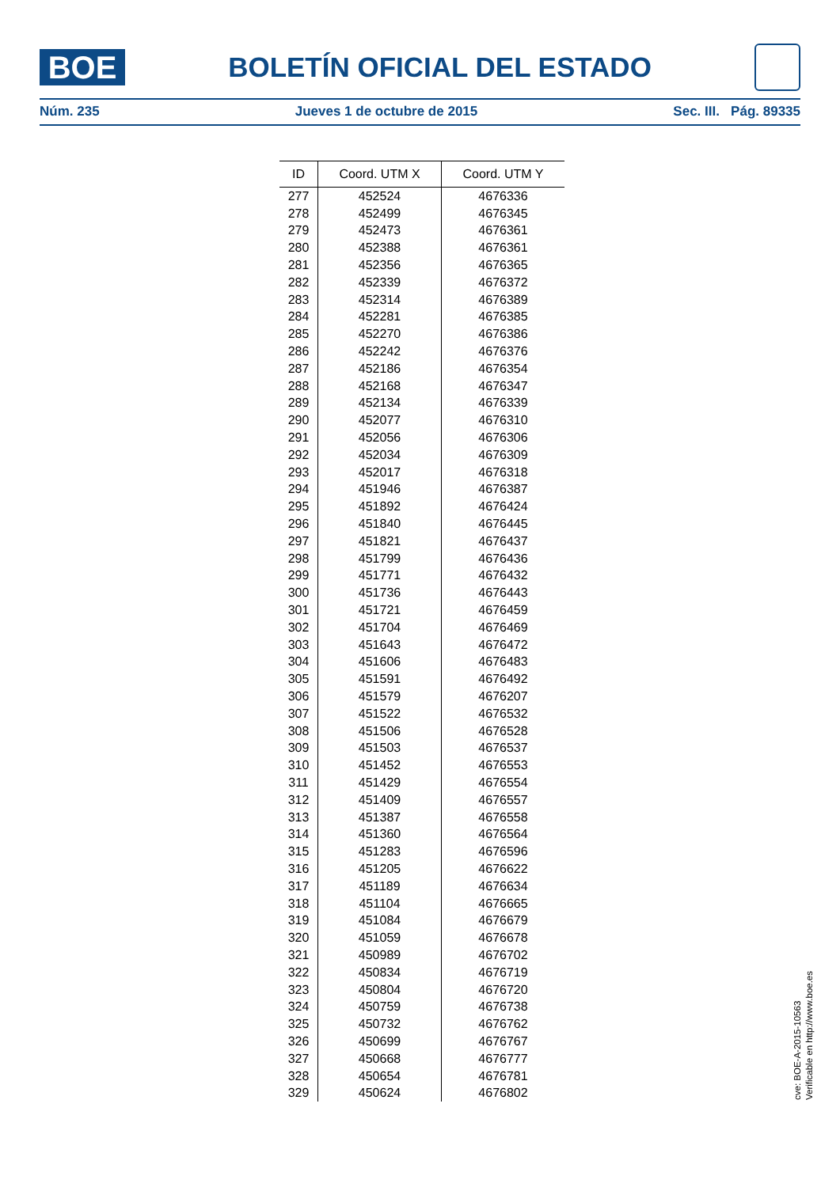BOE
BOLETÍN OFICIAL DEL ESTADO
Núm. 235 Jueves 1 de octubre de 2015 Sec. III. Pág. 89335
| ID | Coord. UTM X | Coord. UTM Y |
| --- | --- | --- |
| 277 | 452524 | 4676336 |
| 278 | 452499 | 4676345 |
| 279 | 452473 | 4676361 |
| 280 | 452388 | 4676361 |
| 281 | 452356 | 4676365 |
| 282 | 452339 | 4676372 |
| 283 | 452314 | 4676389 |
| 284 | 452281 | 4676385 |
| 285 | 452270 | 4676386 |
| 286 | 452242 | 4676376 |
| 287 | 452186 | 4676354 |
| 288 | 452168 | 4676347 |
| 289 | 452134 | 4676339 |
| 290 | 452077 | 4676310 |
| 291 | 452056 | 4676306 |
| 292 | 452034 | 4676309 |
| 293 | 452017 | 4676318 |
| 294 | 451946 | 4676387 |
| 295 | 451892 | 4676424 |
| 296 | 451840 | 4676445 |
| 297 | 451821 | 4676437 |
| 298 | 451799 | 4676436 |
| 299 | 451771 | 4676432 |
| 300 | 451736 | 4676443 |
| 301 | 451721 | 4676459 |
| 302 | 451704 | 4676469 |
| 303 | 451643 | 4676472 |
| 304 | 451606 | 4676483 |
| 305 | 451591 | 4676492 |
| 306 | 451579 | 4676207 |
| 307 | 451522 | 4676532 |
| 308 | 451506 | 4676528 |
| 309 | 451503 | 4676537 |
| 310 | 451452 | 4676553 |
| 311 | 451429 | 4676554 |
| 312 | 451409 | 4676557 |
| 313 | 451387 | 4676558 |
| 314 | 451360 | 4676564 |
| 315 | 451283 | 4676596 |
| 316 | 451205 | 4676622 |
| 317 | 451189 | 4676634 |
| 318 | 451104 | 4676665 |
| 319 | 451084 | 4676679 |
| 320 | 451059 | 4676678 |
| 321 | 450989 | 4676702 |
| 322 | 450834 | 4676719 |
| 323 | 450804 | 4676720 |
| 324 | 450759 | 4676738 |
| 325 | 450732 | 4676762 |
| 326 | 450699 | 4676767 |
| 327 | 450668 | 4676777 |
| 328 | 450654 | 4676781 |
| 329 | 450624 | 4676802 |
cve: BOE-A-2015-10563
Verificable en http://www.boe.es